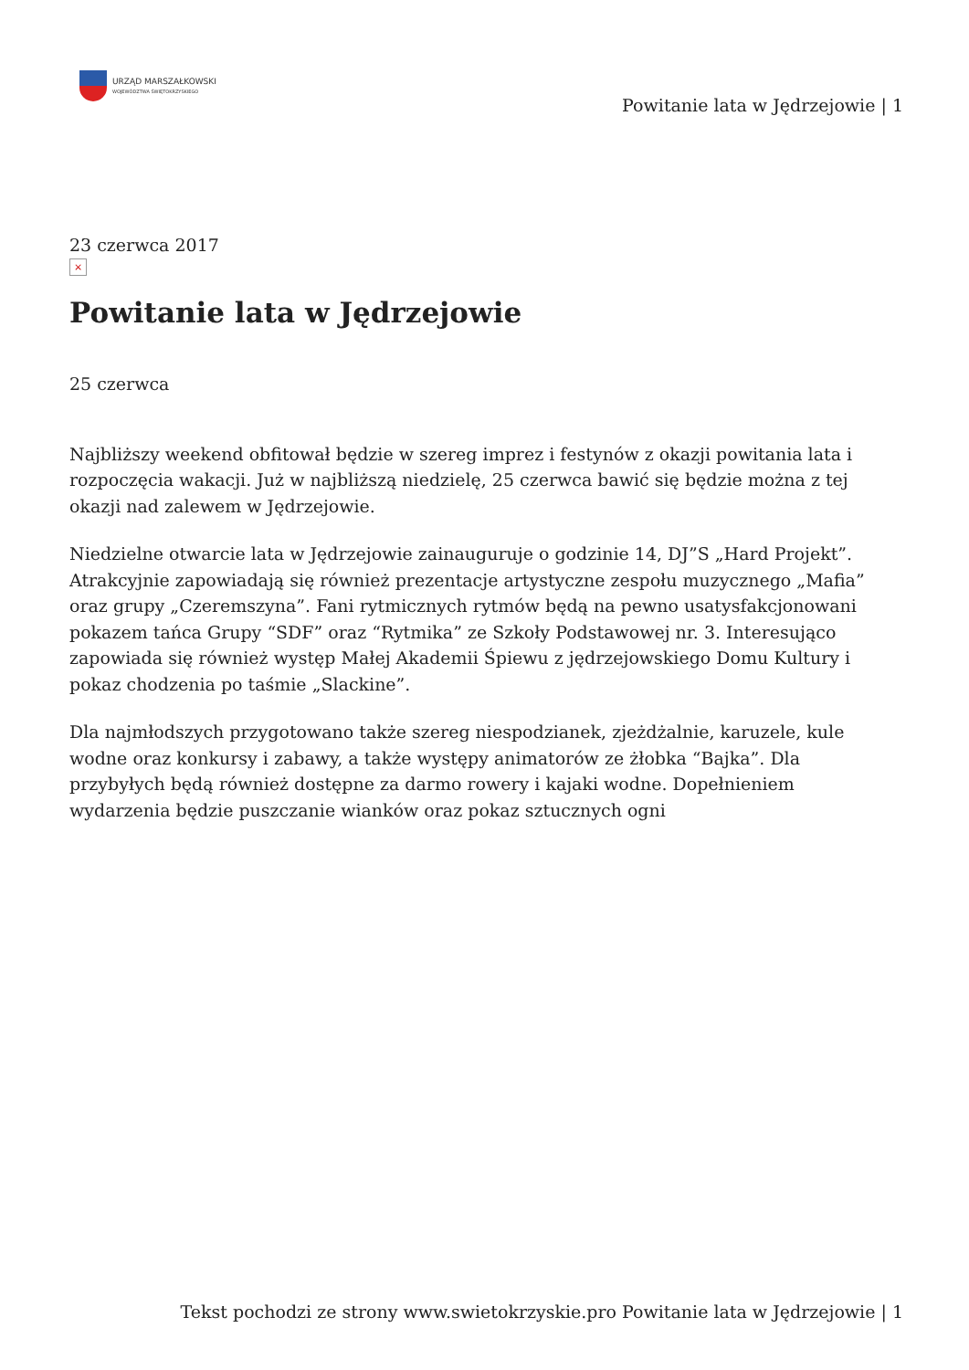URZĄD MARSZAŁKOWSKI
WOJEWÓDZTWA ŚWIĘTOKRZYSKIEGO
Powitanie lata w Jędrzejowie | 1
23 czerwca 2017
×
Powitanie lata w Jędrzejowie
25 czerwca
Najbliższy weekend obfitował będzie w szereg imprez i festynów z okazji powitania lata i rozpoczęcia wakacji. Już w najbliższą niedzielę, 25 czerwca bawić się będzie można z tej okazji nad zalewem w Jędrzejowie.
Niedzielne otwarcie lata w Jędrzejowie zainauguruje o godzinie 14, DJ”S „Hard Projekt”. Atrakcyjnie zapowiadają się również prezentacje artystyczne zespołu muzycznego „Mafia” oraz grupy „Czeremszyna”. Fani rytmicznych rytmów będą na pewno usatysfakcjonowani pokazem tańca Grupy “SDF” oraz “Rytmika” ze Szkoły Podstawowej nr. 3. Interesująco zapowiada się również występ Małej Akademii Śpiewu z jędrzejowskiego Domu Kultury i pokaz chodzenia po taśmie „Slackine”.
Dla najmłodszych przygotowano także szereg niespodzianek, zjeżdżalnie, karuzele, kule wodne oraz konkursy i zabawy, a także występy animatorów ze żłobka “Bajka”. Dla przybyłych będą również dostępne za darmo rowery i kajaki wodne. Dopełnieniem wydarzenia będzie puszczanie wianków oraz pokaz sztucznych ogni
Tekst pochodzi ze strony www.swietokrzyskie.pro Powitanie lata w Jędrzejowie | 1